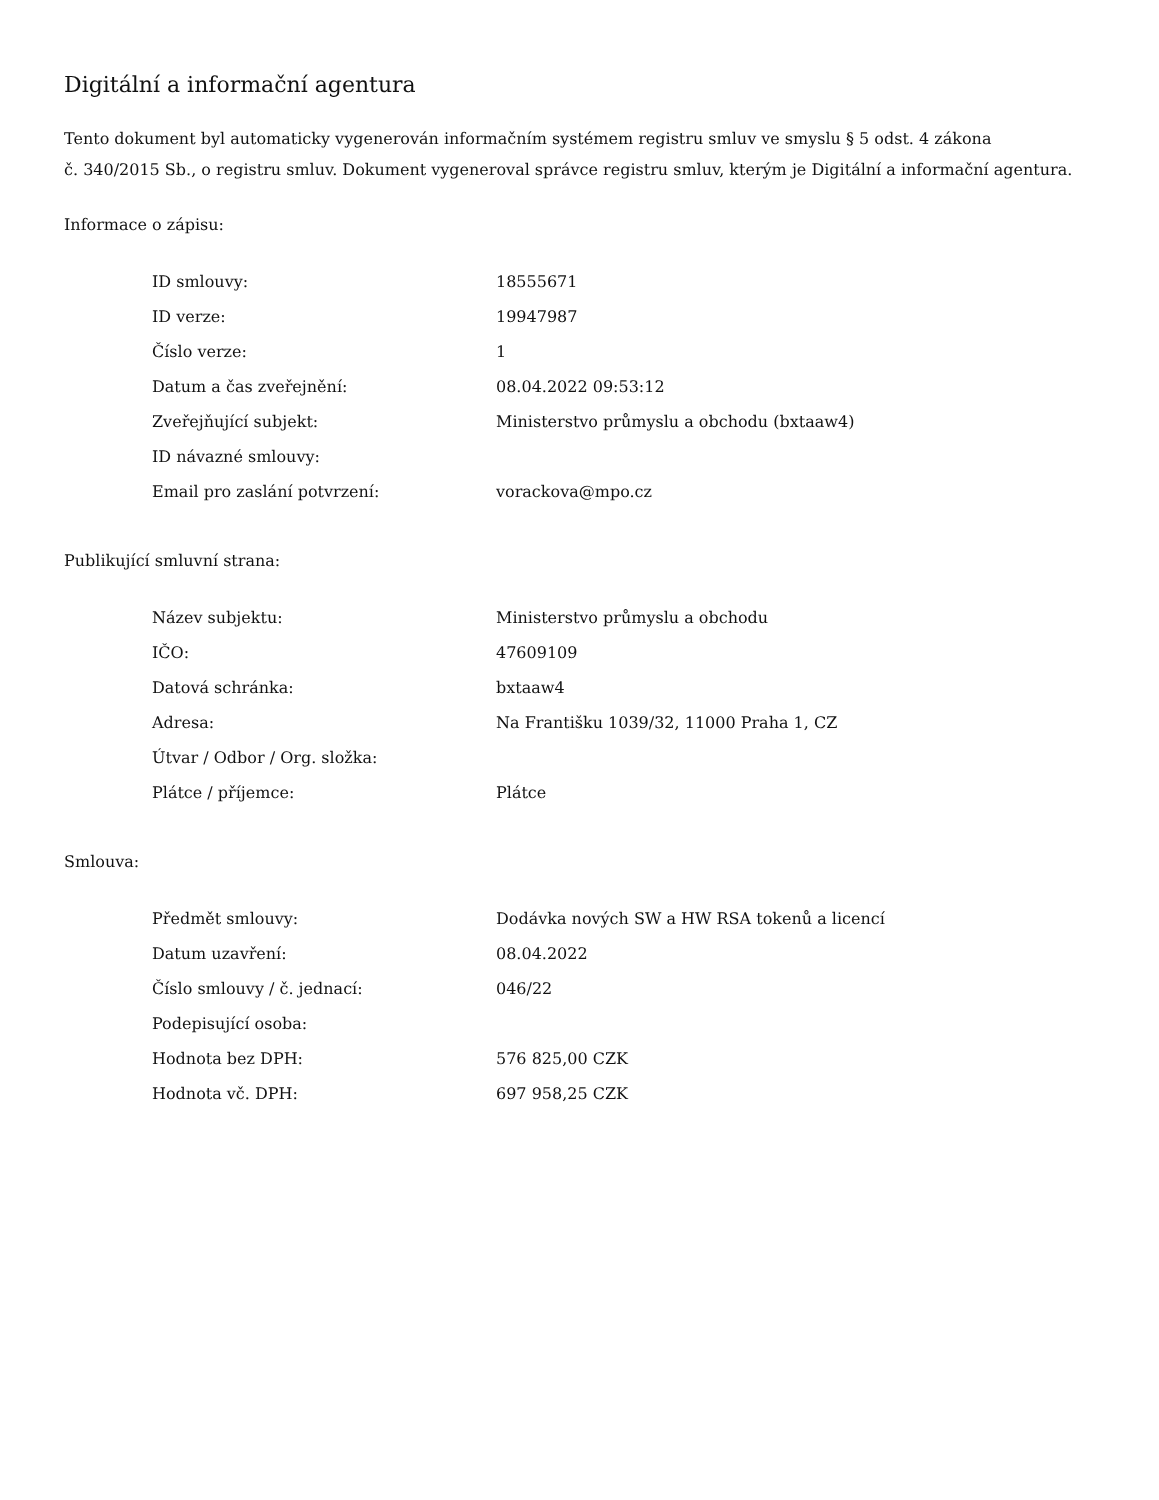Digitální a informační agentura
Tento dokument byl automaticky vygenerován informačním systémem registru smluv ve smyslu § 5 odst. 4 zákona
č. 340/2015 Sb., o registru smluv. Dokument vygeneroval správce registru smluv, kterým je Digitální a informační agentura.
Informace o zápisu:
| ID smlouvy: | 18555671 |
| ID verze: | 19947987 |
| Číslo verze: | 1 |
| Datum a čas zveřejnění: | 08.04.2022 09:53:12 |
| Zveřejňující subjekt: | Ministerstvo průmyslu a obchodu (bxtaaw4) |
| ID návazné smlouvy: | |
| Email pro zaslání potvrzení: | vorackova@mpo.cz |
Publikující smluvní strana:
| Název subjektu: | Ministerstvo průmyslu a obchodu |
| IČO: | 47609109 |
| Datová schránka: | bxtaaw4 |
| Adresa: | Na Františku 1039/32, 11000 Praha 1, CZ |
| Útvar / Odbor / Org. složka: | |
| Plátce / příjemce: | Plátce |
Smlouva:
| Předmět smlouvy: | Dodávka nových SW a HW RSA tokenů a licencí |
| Datum uzavření: | 08.04.2022 |
| Číslo smlouvy / č. jednací: | 046/22 |
| Podepisující osoba: | |
| Hodnota bez DPH: | 576 825,00 CZK |
| Hodnota vč. DPH: | 697 958,25 CZK |